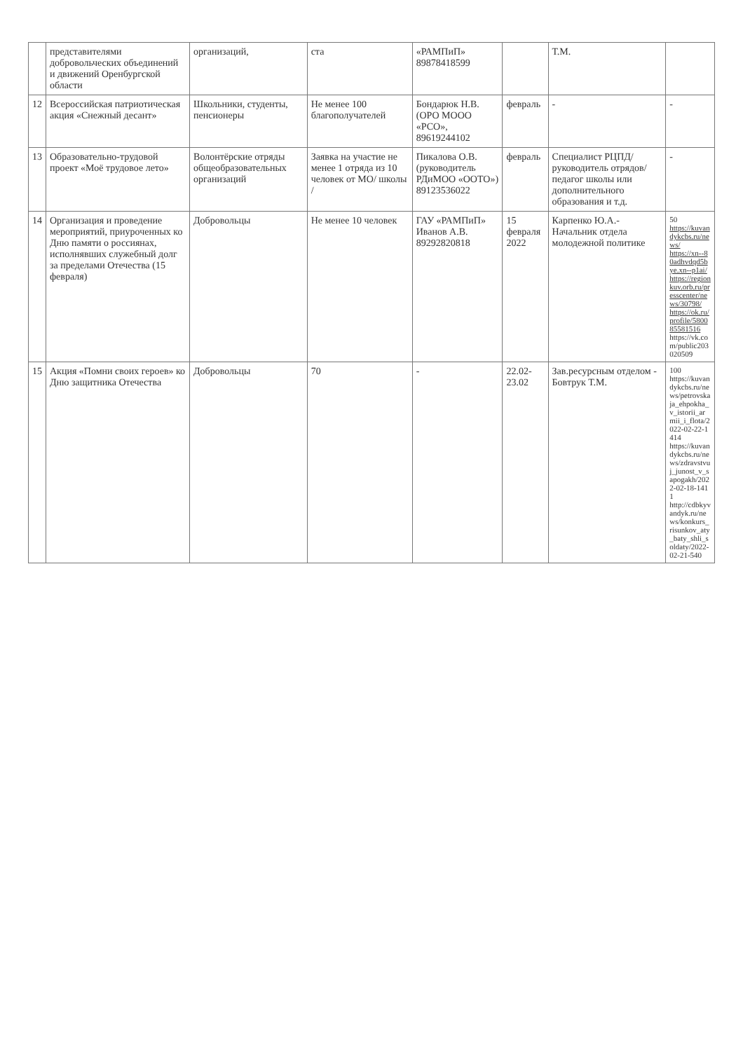| | представителями добровольческих объединений и движений Оренбургской области | организаций, | ста | «РАМПиП» 89878418599 | | Т.М. | |
| 12 | Всероссийская патриотическая акция «Снежный десант» | Школьники, студенты, пенсионеры | Не менее 100 благополучателей | Бондарюк Н.В. (ОРО МООО «РСО», 89619244102 | февраль | - | - |
| 13 | Образовательно-трудовой проект «Моё трудовое лето» | Волонтёрские отряды общеобразовательных организаций | Заявка на участие не менее 1 отряда из 10 человек от МО/ школы / | Пикалова О.В. (руководитель РДиМОО «ООТО») 89123536022 | февраль | Специалист РЦПД/руководитель отрядов/педагог школы или дополнительного образования и т.д. | - |
| 14 | Организация и проведение мероприятий, приуроченных ко Дню памяти о россиянах, исполнявших служебный долг за пределами Отечества (15 февраля) | Добровольцы | Не менее 10 человек | ГАУ «РАМПиП» Иванов А.В. 89292820818 | 15 февраля 2022 | Карпенко Ю.А.- Начальник отдела молодежной политике | 50 https://kuvandykcbs.ru/news/ https://xn--80adhvdqd5bye.xn--p1ai/ https://regionkuv.orb.ru/presscenter/news/30798/ https://ok.ru/profile/580085581516 https://vk.com/public203020509 |
| 15 | Акция «Помни своих героев» ко Дню защитника Отечества | Добровольцы | 70 | - | 22.02-23.02 | Зав.ресурсным отделом - Бовтрук Т.М. | 100 https://kuvandykcbs.ru/news/petrovskaja_ehpokha_v_istorii_armii_i_flota/2022-02-22-1414 https://kuvandykcbs.ru/news/zdravstvuj_junost_v_sapogakh/2022-02-18-1411 http://cdbkyvandyk.ru/news/konkurs_risunkov_aty_baty_shli_soldaty/2022-02-21-540 |